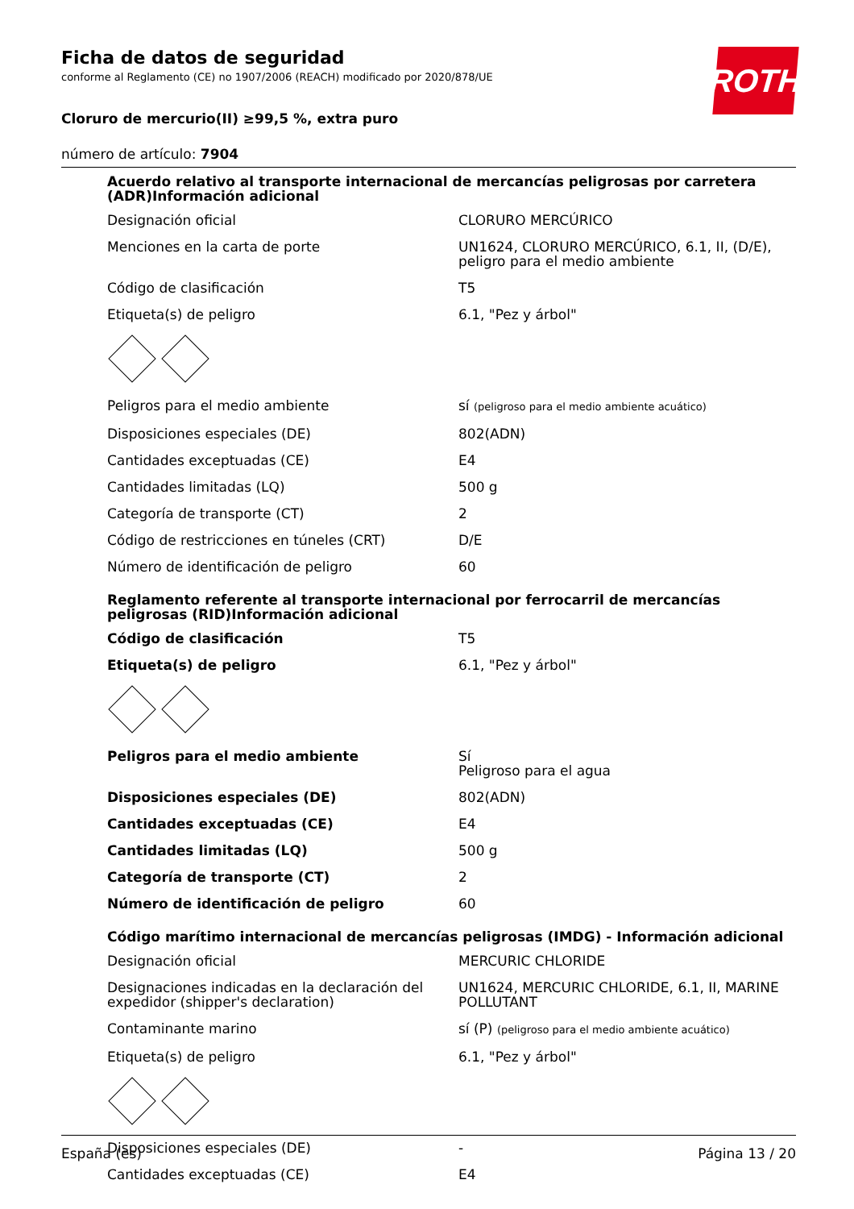ROTH
Ficha de datos de seguridad
conforme al Reglamento (CE) no 1907/2006 (REACH) modificado por 2020/878/UE
Cloruro de mercurio(II) ≥99,5 %, extra puro
número de artículo: 7904
Acuerdo relativo al transporte internacional de mercancías peligrosas por carretera (ADR)Información adicional
| Designación oficial | CLORURO MERCÚRICO |
| Menciones en la carta de porte | UN1624, CLORURO MERCÚRICO, 6.1, II, (D/E), peligro para el medio ambiente |
| Código de clasificación | T5 |
| Etiqueta(s) de peligro | 6.1, "Pez y árbol" |
| Peligros para el medio ambiente | sí (peligroso para el medio ambiente acuático) |
| Disposiciones especiales (DE) | 802(ADN) |
| Cantidades exceptuadas (CE) | E4 |
| Cantidades limitadas (LQ) | 500 g |
| Categoría de transporte (CT) | 2 |
| Código de restricciones en túneles (CRT) | D/E |
| Número de identificación de peligro | 60 |
Reglamento referente al transporte internacional por ferrocarril de mercancías peligrosas (RID)Información adicional
| Código de clasificación | T5 |
| Etiqueta(s) de peligro | 6.1, "Pez y árbol" |
| Peligros para el medio ambiente | Sí Peligroso para el agua |
| Disposiciones especiales (DE) | 802(ADN) |
| Cantidades exceptuadas (CE) | E4 |
| Cantidades limitadas (LQ) | 500 g |
| Categoría de transporte (CT) | 2 |
| Número de identificación de peligro | 60 |
Código marítimo internacional de mercancías peligrosas (IMDG) - Información adicional
| Designación oficial | MERCURIC CHLORIDE |
| Designaciones indicadas en la declaración del expedidor (shipper's declaration) | UN1624, MERCURIC CHLORIDE, 6.1, II, MARINE POLLUTANT |
| Contaminante marino | sí (P) (peligroso para el medio ambiente acuático) |
| Etiqueta(s) de peligro | 6.1, "Pez y árbol" |
| Disposiciones especiales (DE) | - |
| Cantidades exceptuadas (CE) | E4 |
España (es) Página 13 / 20